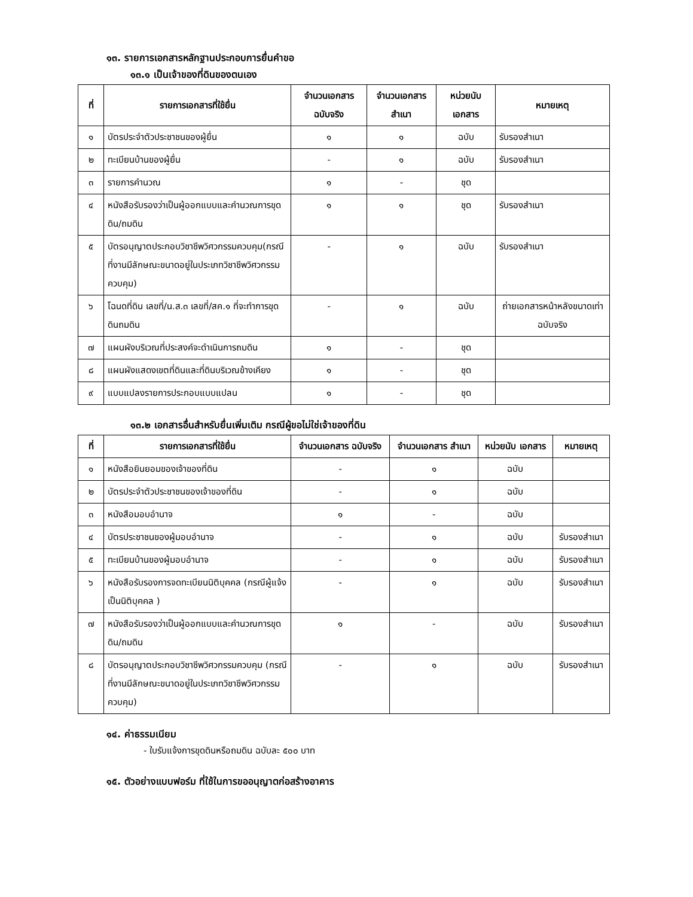๑๓. รายการเอกสารหลักฐานประกอบการยื่นคำขอ
๑๓.๑ เป็นเจ้าของที่ดินของตนเอง
| ที่ | รายการเอกสารที่ใช้ยื่น | จำนวนเอกสาร ฉบับจริง | จำนวนเอกสาร สำเนา | หน่วยนับ เอกสาร | หมายเหตุ |
| --- | --- | --- | --- | --- | --- |
| ๑ | บัตรประจำตัวประชาชนของผู้ยื่น | ๑ | ๑ | ฉบับ | รับรองสำเนา |
| ๒ | ทะเบียนบ้านของผู้ยื่น | - | ๑ | ฉบับ | รับรองสำเนา |
| ๓ | รายการคำนวณ | ๑ | - | ชุด | |
| ๔ | หนังสือรับรองว่าเป็นผู้ออกแบบและคำนวณการขุดดิน/ถมดิน | ๑ | ๑ | ชุด | รับรองสำเนา |
| ๕ | บัตรอนุญาตประกอบวิชาชีพวิศวกรรมควบคุม(กรณีที่งานมีลักษณะขนาดอยู่ในประเภทวิชาชีพวิศวกรรมควบคุม) | - | ๑ | ฉบับ | รับรองสำเนา |
| ๖ | โฉนดที่ดิน เลขที่/น.ส.๓ เลขที่/สค.๑ ที่จะทำการขุดดินถมดิน | - | ๑ | ฉบับ | ถ่ายเอกสารหน้าหลังขนาดเท่าฉบับจริง |
| ๗ | แผนผังบริเวณที่ประสงค์จะดำเนินการถมดิน | ๑ | - | ชุด | |
| ๘ | แผนผังแสดงเขตที่ดินและที่ดินบริเวณข้างเคียง | ๑ | - | ชุด | |
| ๙ | แบบแปลงรายการประกอบแบบแปลน | ๑ | - | ชุด | |
๑๓.๒ เอกสารอื่นสำหรับยื่นเพิ่มเติม กรณีผู้ขอไม่ใช่เจ้าของที่ดิน
| ที่ | รายการเอกสารที่ใช้ยื่น | จำนวนเอกสาร ฉบับจริง | จำนวนเอกสาร สำเนา | หน่วยนับ เอกสาร | หมายเหตุ |
| --- | --- | --- | --- | --- | --- |
| ๑ | หนังสือยินยอมของเจ้าของที่ดิน | - | ๑ | ฉบับ | |
| ๒ | บัตรประจำตัวประชาชนของเจ้าของที่ดิน | - | ๑ | ฉบับ | |
| ๓ | หนังสือมอบอำนาจ | ๑ | - | ฉบับ | |
| ๔ | บัตรประชาชนของผู้มอบอำนาจ | - | ๑ | ฉบับ | รับรองสำเนา |
| ๕ | ทะเบียนบ้านของผู้มอบอำนาจ | - | ๑ | ฉบับ | รับรองสำเนา |
| ๖ | หนังสือรับรองการจดทะเบียนนิติบุคคล (กรณีผู้แจ้งเป็นนิติบุคคล ) | - | ๑ | ฉบับ | รับรองสำเนา |
| ๗ | หนังสือรับรองว่าเป็นผู้ออกแบบและคำนวณการขุดดิน/ถมดิน | ๑ | - | ฉบับ | รับรองสำเนา |
| ๘ | บัตรอนุญาตประกอบวิชาชีพวิศวกรรมควบคุม (กรณีที่งานมีลักษณะขนาดอยู่ในประเภทวิชาชีพวิศวกรรมควบคุม) | - | ๑ | ฉบับ | รับรองสำเนา |
๑๔. ค่าธรรมเนียม
- ใบรับแจ้งการขุดดินหรือถมดิน ฉบับละ ๕๐๐ บาท
๑๕. ตัวอย่างแบบฟอร์ม ที่ใช้ในการขออนุญาตก่อสร้างอาคาร